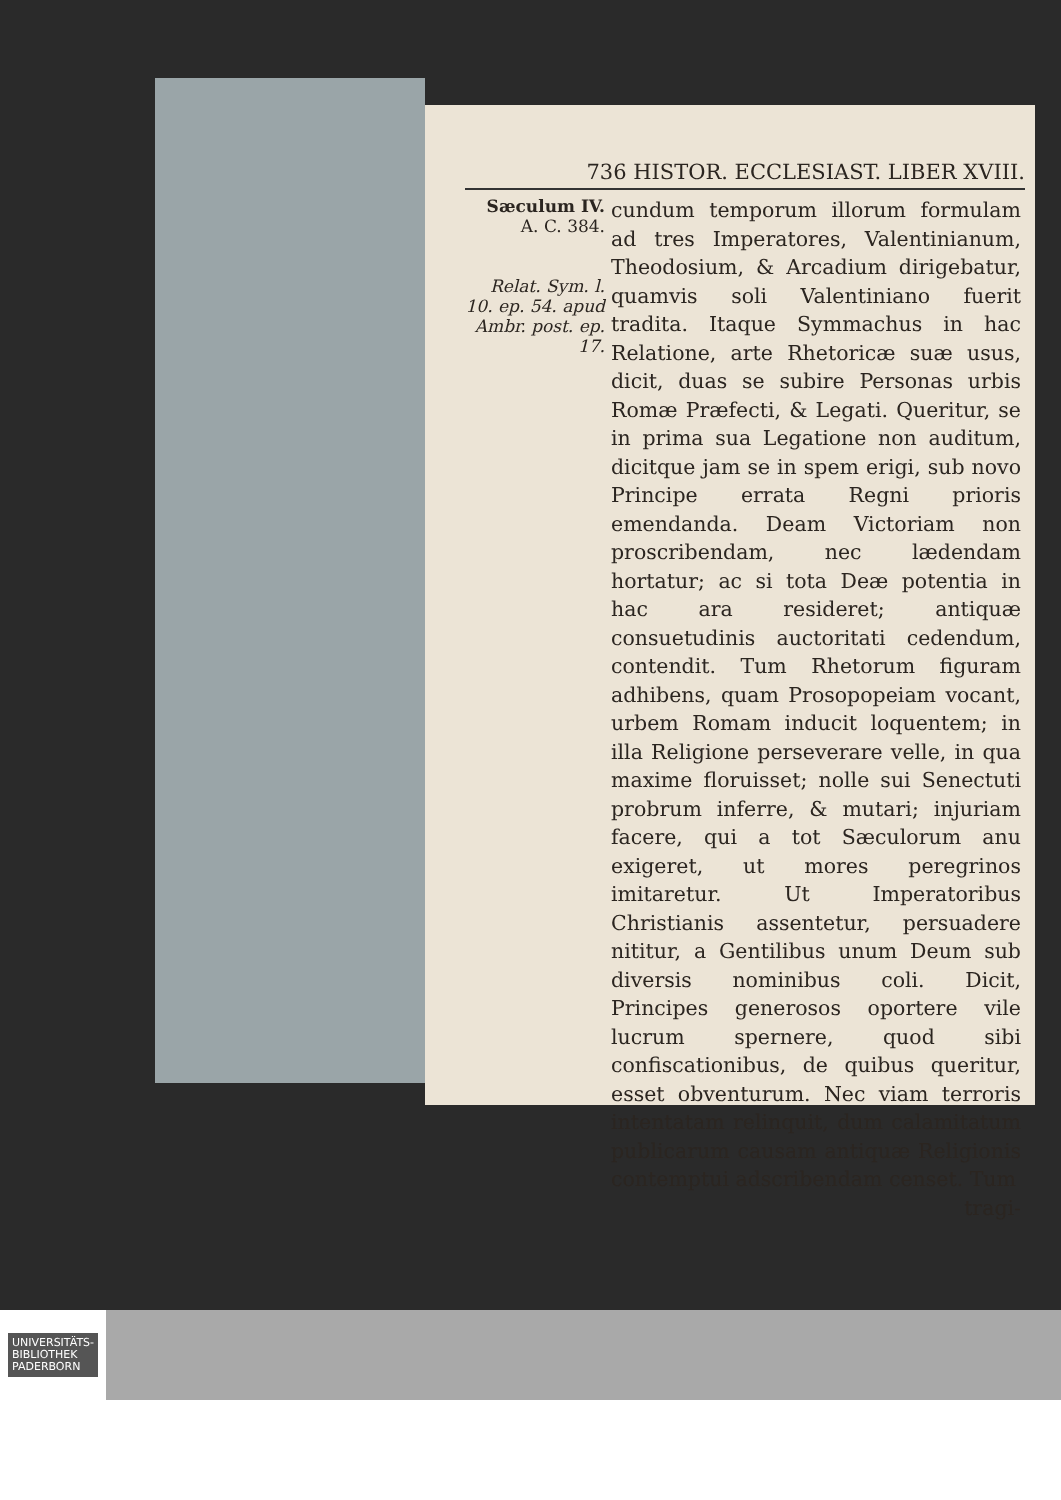736 HISTOR. ECCLESIAST. LIBER XVIII.
Sæculum IV.
A. C. 384.
Relat. Sym. l. 10. ep. 54. apud Ambr. post. ep. 17.
cundum temporum illorum formulam ad tres Imperatores, Valentinianum, Theodosium, & Arcadium dirigebatur, quamvis soli Valentiniano fuerit tradita. Itaque Symmachus in hac Relatione, arte Rhetoricæ suæ usus, dicit, duas se subire Personas urbis Romæ Præfecti, & Legati. Queritur, se in prima sua Legatione non auditum, dicitque jam se in spem erigi, sub novo Principe errata Regni prioris emendanda. Deam Victoriam non proscribendam, nec lædendam hortatur; ac si tota Deæ potentia in hac ara resideret; antiquæ consuetudinis auctoritati cedendum, contendit. Tum Rhetorum figuram adhibens, quam Prosopopeiam vocant, urbem Romam inducit loquentem; in illa Religione perseverare velle, in qua maxime floruisset; nolle sui Senectuti probrum inferre, & mutari; injuriam facere, qui a tot Sæculorum anu exigeret, ut mores peregrinos imitaretur. Ut Imperatoribus Christianis assentetur, persuadere nititur, a Gentilibus unum Deum sub diversis nominibus coli. Dicit, Principes generosos oportere vile lucrum spernere, quod sibi confiscationibus, de quibus queritur, esset obventurum. Nec viam terroris intentatam relinquit, dum calamitatum publicarum causam antiquæ Religionis contemptui adscribendam censet. Tum
tragi-
UNIVERSITÄTS-
BIBLIOTHEK
PADERBORN